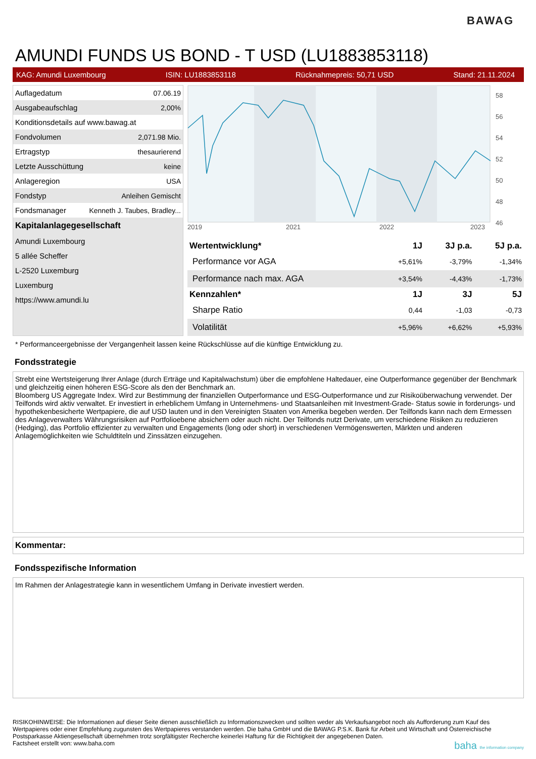BAWAG
AMUNDI FUNDS US BOND - T USD (LU1883853118)
KAG: Amundi Luxembourg ISIN: LU1883853118 Rücknahmepreis: 50,71 USD Stand: 21.11.2024
| Auflagedatum | 07.06.19 |
| Ausgabeaufschlag | 2,00% |
| Konditionsdetails auf www.bawag.at | |
| Fondvolumen | 2,071.98 Mio. |
| Ertragstyp | thesaurierend |
| Letzte Ausschüttung | keine |
| Anlageregion | USA |
| Fondstyp | Anleihen Gemischt |
| Fondsmanager | Kenneth J. Taubes, Bradley... |
| Kapitalanlagegesellschaft | |
| Amundi Luxembourg | |
| 5 allée Scheffer | |
| L-2520 Luxemburg | |
| Luxemburg | |
| https://www.amundi.lu | |
2019
2021
2022
2023
58
56
54
52
50
48
46
| Wertentwicklung* | 1J | 3J p.a. | 5J p.a. |
| --- | --- | --- | --- |
| Performance vor AGA | +5,61% | -3,79% | -1,34% |
| Performance nach max. AGA | +3,54% | -4,43% | -1,73% |
| Kennzahlen* | 1J | 3J | 5J |
| Sharpe Ratio | 0,44 | -1,03 | -0,73 |
| Volatilität | +5,96% | +6,62% | +5,93% |
* Performanceergebnisse der Vergangenheit lassen keine Rückschlüsse auf die künftige Entwicklung zu.
Fondsstrategie
Strebt eine Wertsteigerung Ihrer Anlage (durch Erträge und Kapitalwachstum) über die empfohlene Haltedauer, eine Outperformance gegenüber der Benchmark und gleichzeitig einen höheren ESG-Score als den der Benchmark an.
Bloomberg US Aggregate Index. Wird zur Bestimmung der finanziellen Outperformance und ESG-Outperformance und zur Risikoüberwachung verwendet. Der Teilfonds wird aktiv verwaltet. Er investiert in erheblichem Umfang in Unternehmens- und Staatsanleihen mit Investment-Grade- Status sowie in forderungs- und hypothekenbesicherte Wertpapiere, die auf USD lauten und in den Vereinigten Staaten von Amerika begeben werden. Der Teilfonds kann nach dem Ermessen des Anlageverwalters Währungsrisiken auf Portfolioebene absichern oder auch nicht. Der Teilfonds nutzt Derivate, um verschiedene Risiken zu reduzieren (Hedging), das Portfolio effizienter zu verwalten und Engagements (long oder short) in verschiedenen Vermögenswerten, Märkten und anderen Anlagemöglichkeiten wie Schuldtiteln und Zinssätzen einzugehen.
Kommentar:
Fondsspezifische Information
Im Rahmen der Anlagestrategie kann in wesentlichem Umfang in Derivate investiert werden.
RISIKOHINWEISE: Die Informationen auf dieser Seite dienen ausschließlich zu Informationszwecken und sollten weder als Verkaufsangebot noch als Aufforderung zum Kauf des Wertpapieres oder einer Empfehlung zugunsten des Wertpapieres verstanden werden. Die baha GmbH und die BAWAG P.S.K. Bank für Arbeit und Wirtschaft und Österreichische Postsparkasse Aktiengesellschaft übernehmen trotz sorgfältigster Recherche keinerlei Haftung für die Richtigkeit der angegebenen Daten.
Factsheet erstellt von: www.baha.com baha the information company